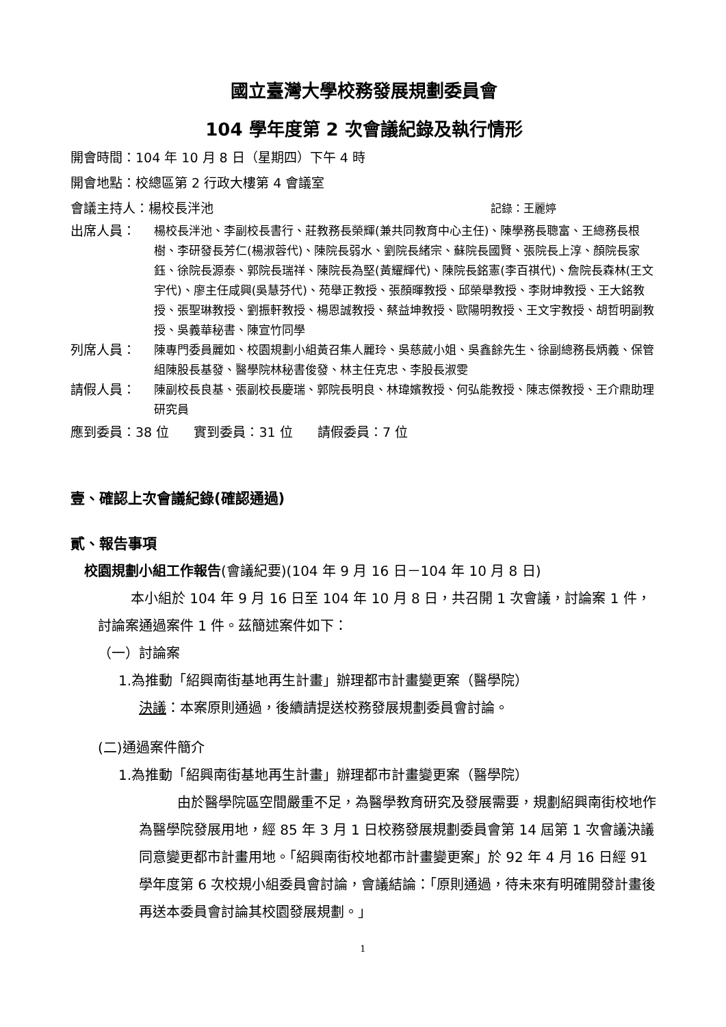國立臺灣大學校務發展規劃委員會
104 學年度第 2 次會議紀錄及執行情形
開會時間：104 年 10 月 8 日（星期四）下午 4 時
開會地點：校總區第 2 行政大樓第 4 會議室
會議主持人：楊校長泮池 記錄：王麗婷
出席人員： 楊校長泮池、李副校長書行、莊教務長榮輝(兼共同教育中心主任)、陳學務長聰富、王總務長根樹、李研發長芳仁(楊淑蓉代)、陳院長弱水、劉院長緒宗、蘇院長國賢、張院長上淳、顏院長家鈺、徐院長源泰、郭院長瑞祥、陳院長為堅(黃耀輝代)、陳院長銘憲(李百祺代)、詹院長森林(王文宇代)、廖主任咸興(吳慧芬代)、苑舉正教授、張顏暉教授、邱榮舉教授、李財坤教授、王大銘教授、張聖琳教授、劉振軒教授、楊恩誠教授、蔡益坤教授、歐陽明教授、王文宇教授、胡哲明副教授、吳義華秘書、陳宣竹同學
列席人員： 陳專門委員麗如、校園規劃小組黃召集人麗玲、吳慈葳小姐、吳鑫餘先生、徐副總務長炳義、保管組陳股長基發、醫學院林秘書俊發、林主任克忠、李股長淑雯
請假人員： 陳副校長良基、張副校長慶瑞、郭院長明良、林瑋嬪教授、何弘能教授、陳志傑教授、王介鼎助理研究員
應到委員：38 位 實到委員：31 位 請假委員：7 位
壹、確認上次會議紀錄(確認通過)
貳、報告事項
校園規劃小組工作報告(會議紀要)(104 年 9 月 16 日－104 年 10 月 8 日)
本小組於 104 年 9 月 16 日至 104 年 10 月 8 日，共召開 1 次會議，討論案 1 件，討論案通過案件 1 件。茲簡述案件如下：
（一）討論案
1.為推動「紹興南街基地再生計畫」辦理都市計畫變更案（醫學院）
決議：本案原則通過，後續請提送校務發展規劃委員會討論。
(二)通過案件簡介
1.為推動「紹興南街基地再生計畫」辦理都市計畫變更案（醫學院）
由於醫學院區空間嚴重不足，為醫學教育研究及發展需要，規劃紹興南街校地作為醫學院發展用地，經 85 年 3 月 1 日校務發展規劃委員會第 14 屆第 1 次會議決議同意變更都市計畫用地。「紹興南街校地都市計畫變更案」於 92 年 4 月 16 日經 91 學年度第 6 次校規小組委員會討論，會議結論：「原則通過，待未來有明確開發計畫後再送本委員會討論其校園發展規劃。」
1